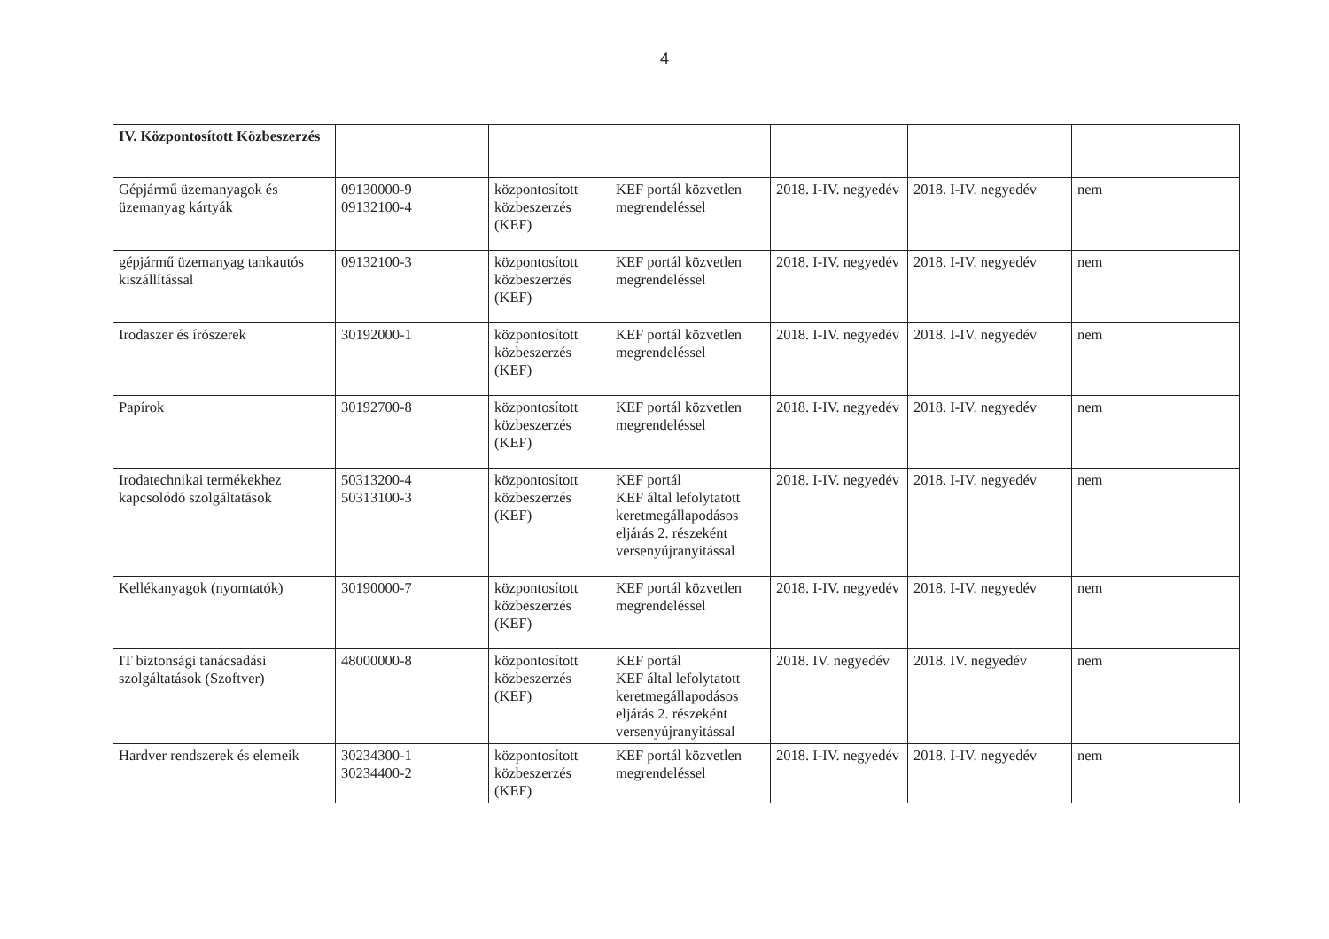4
| IV. Központosított Közbeszerzés | | | | | | |
| Gépjármű üzemanyagok és üzemanyag kártyák | 09130000-9 09132100-4 | központosított közbeszerzés (KEF) | KEF portál közvetlen megrendeléssel | 2018. I-IV. negyedév | 2018. I-IV. negyedév | nem |
| gépjármű üzemanyag tankautós kiszállítással | 09132100-3 | központosított közbeszerzés (KEF) | KEF portál közvetlen megrendeléssel | 2018. I-IV. negyedév | 2018. I-IV. negyedév | nem |
| Irodaszer és írószerek | 30192000-1 | központosított közbeszerzés (KEF) | KEF portál közvetlen megrendeléssel | 2018. I-IV. negyedév | 2018. I-IV. negyedév | nem |
| Papírok | 30192700-8 | központosított közbeszerzés (KEF) | KEF portál közvetlen megrendeléssel | 2018. I-IV. negyedév | 2018. I-IV. negyedév | nem |
| Irodatechnikai termékekhez kapcsolódó szolgáltatások | 50313200-4 50313100-3 | központosított közbeszerzés (KEF) | KEF portál KEF által lefolytatott keretmegállapodásos eljárás 2. részeként versenyújranyitással | 2018. I-IV. negyedév | 2018. I-IV. negyedév | nem |
| Kellékanyagok (nyomtatók) | 30190000-7 | központosított közbeszerzés (KEF) | KEF portál közvetlen megrendeléssel | 2018. I-IV. negyedév | 2018. I-IV. negyedév | nem |
| IT biztonsági tanácsadási szolgáltatások (Szoftver) | 48000000-8 | központosított közbeszerzés (KEF) | KEF portál KEF által lefolytatott keretmegállapodásos eljárás 2. részeként versenyújranyitással | 2018. IV. negyedév | 2018. IV. negyedév | nem |
| Hardver rendszerek és elemeik | 30234300-1 30234400-2 | központosított közbeszerzés (KEF) | KEF portál közvetlen megrendeléssel | 2018. I-IV. negyedév | 2018. I-IV. negyedév | nem |